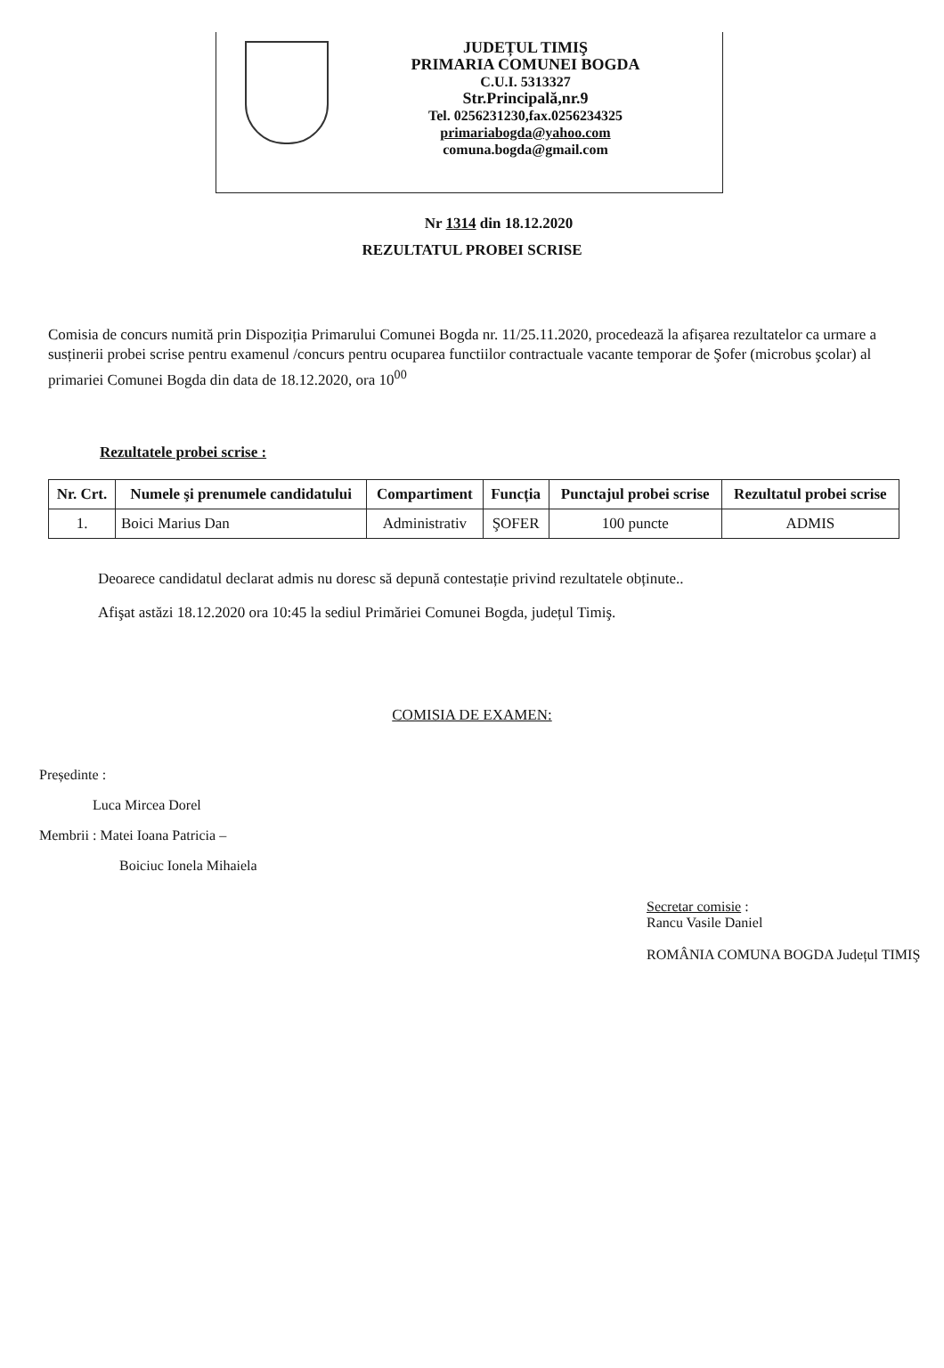JUDEȚUL TIMIŞ
PRIMARIA COMUNEI BOGDA
C.U.I. 5313327
Str.Principală,nr.9
Tel. 0256231230,fax.0256234325
primariabogda@yahoo.com
comuna.bogda@gmail.com
Nr 1314 din 18.12.2020
REZULTATUL PROBEI SCRISE
Comisia de concurs numită prin Dispoziția Primarului Comunei Bogda nr. 11/25.11.2020, procedează la afișarea rezultatelor ca urmare a susținerii probei scrise pentru examenul /concurs pentru ocuparea functiilor contractuale vacante temporar de Şofer (microbus şcolar) al primariei Comunei Bogda din data de 18.12.2020, ora 10<sup>00</sup>
Rezultatele probei scrise :
| Nr. Crt. | Numele şi prenumele candidatului | Compartiment | Funcția | Punctajul probei scrise | Rezultatul probei scrise |
| --- | --- | --- | --- | --- | --- |
| 1. | Boici Marius Dan | Administrativ | ŞOFER | 100 puncte | ADMIS |
Deoarece candidatul declarat admis nu doresc să depună contestație privind rezultatele obținute..
Afişat astăzi 18.12.2020 ora 10:45 la sediul Primăriei Comunei Bogda, județul Timiş.
COMISIA DE EXAMEN:
Președinte :
Luca Mircea Dorel
Membrii : Matei Ioana Patricia –
Boiciuc Ionela Mihaiela
Secretar comisie :
Rancu Vasile Daniel
ROMÂNIA COMUNA BOGDA Județul TIMIŞ